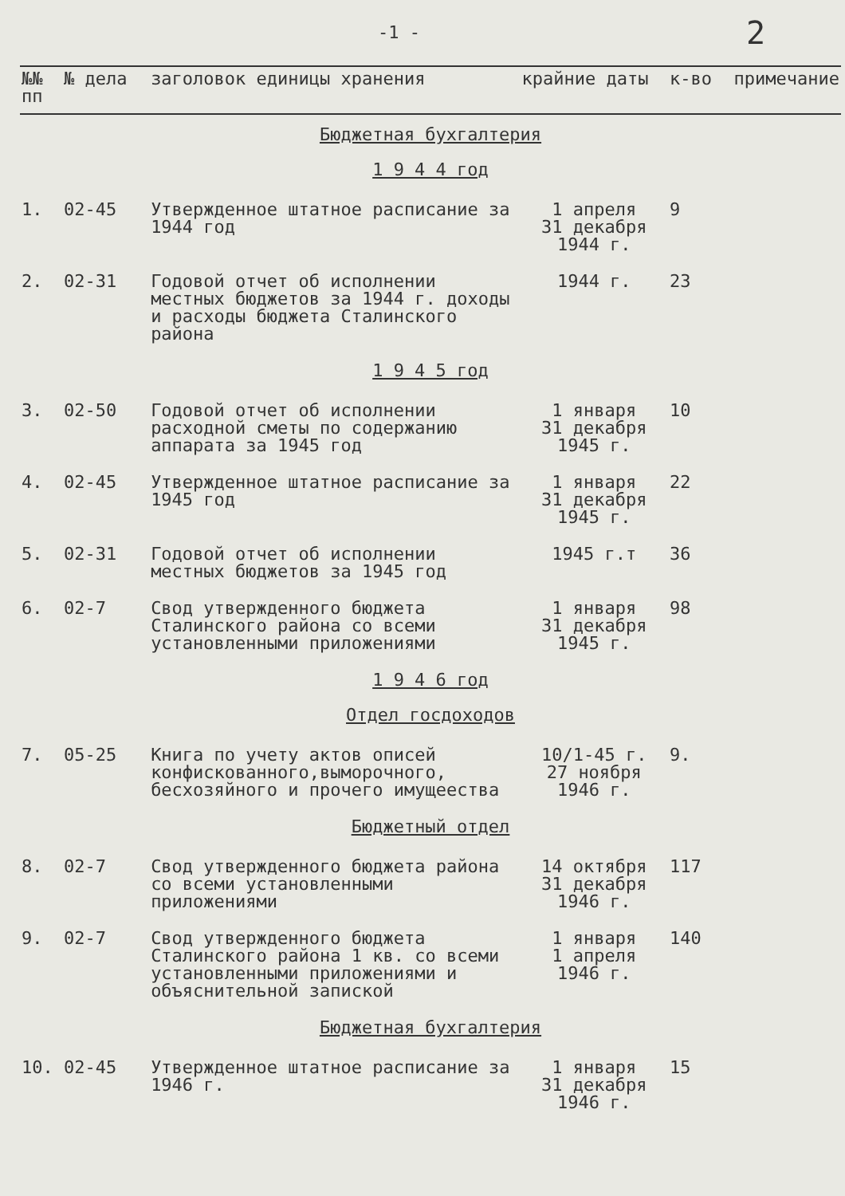-1 - 2
| №№ пп | № дела | заголовок единицы хранения | крайние даты | к-во | примечание |
| --- | --- | --- | --- | --- | --- |
| Бюджетная бухгалтерия 1 9 4 4 год | | | | | |
| 1. | 02-45 | Утвержденное штатное расписание за 1944 год | 1 апреля 31 декабря 1944 г. | 9 | |
| 2. | 02-31 | Годовой отчет об исполнении местных бюджетов за 1944 г. доходы и расходы бюджета Сталинского района | 1944 г. | 23 | |
| 1 9 4 5 год | | | | | |
| 3. | 02-50 | Годовой отчет об исполнении расходной сметы по содержанию аппарата за 1945 год | 1 января 31 декабря 1945 г. | 10 | |
| 4. | 02-45 | Утвержденное штатное расписание за 1945 год | 1 января 31 декабря 1945 г. | 22 | |
| 5. | 02-31 | Годовой отчет об исполнении местных бюджетов за 1945 год | 1945 г.т | 36 | |
| 6. | 02-7 | Свод утвержденного бюджета Сталинского района со всеми установленными приложениями | 1 января 31 декабря 1945 г. | 98 | |
| 1 9 4 6 год Отдел госдоходов | | | | | |
| 7. | 05-25 | Книга по учету актов описей конфискованного,выморочного, бесхозяйного и прочего имущеества | 10/1-45 г. 27 ноября 1946 г. | 9. | |
| Бюджетный отдел | | | | | |
| 8. | 02-7 | Свод утвержденного бюджета района со всеми установленными приложениями | 14 октября 31 декабря 1946 г. | 117 | |
| 9. | 02-7 | Свод утвержденного бюджета Сталинского района 1 кв. со всеми установленными приложениями и объяснительной запиской | 1 января 1 апреля 1946 г. | 140 | |
| Бюджетная бухгалтерия | | | | | |
| 10. | 02-45 | Утвержденное штатное расписание за 1946 г. | 1 января 31 декабря 1946 г. | 15 | |